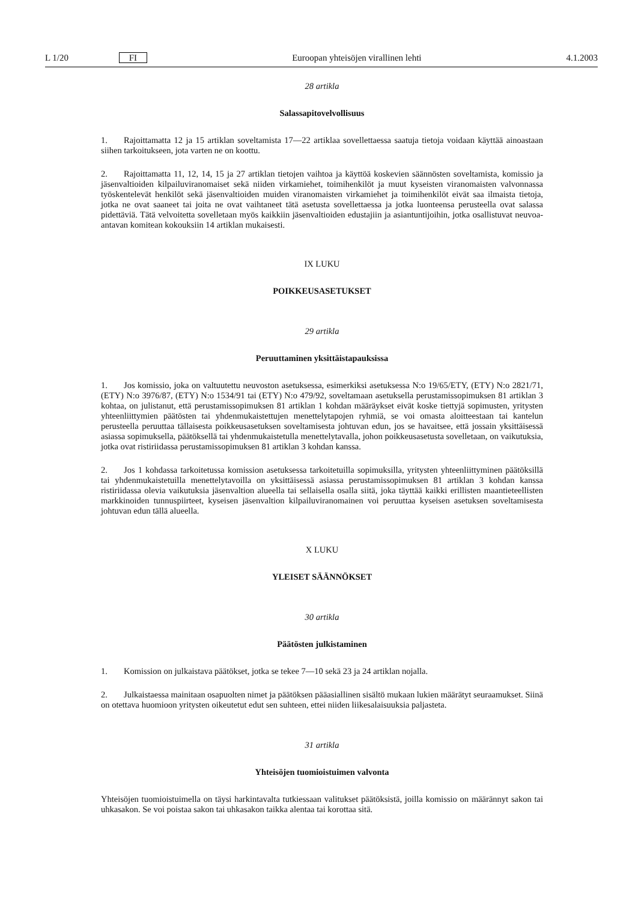L 1/20 FI Euroopan yhteisöjen virallinen lehti 4.1.2003
28 artikla
Salassapitovelvollisuus
1. Rajoittamatta 12 ja 15 artiklan soveltamista 17—22 artiklaa sovellettaessa saatuja tietoja voidaan käyttää ainoastaan siihen tarkoitukseen, jota varten ne on koottu.
2. Rajoittamatta 11, 12, 14, 15 ja 27 artiklan tietojen vaihtoa ja käyttöä koskevien säännösten soveltamista, komissio ja jäsenvaltioiden kilpailuviranomaiset sekä niiden virkamiehet, toimihenkilöt ja muut kyseisten viranomaisten valvonnassa työskentelevät henkilöt sekä jäsenvaltioiden muiden viranomaisten virkamiehet ja toimihenkilöt eivät saa ilmaista tietoja, jotka ne ovat saaneet tai joita ne ovat vaihtaneet tätä asetusta sovellettaessa ja jotka luonteensa perusteella ovat salassa pidettäviä. Tätä velvoitetta sovelletaan myös kaikkiin jäsenvaltioiden edustajiin ja asiantuntijoihin, jotka osallistuvat neuvoa-antavan komitean kokouksiin 14 artiklan mukaisesti.
IX LUKU
POIKKEUSASETUKSET
29 artikla
Peruuttaminen yksittäistapauksissa
1. Jos komissio, joka on valtuutettu neuvoston asetuksessa, esimerkiksi asetuksessa N:o 19/65/ETY, (ETY) N:o 2821/71, (ETY) N:o 3976/87, (ETY) N:o 1534/91 tai (ETY) N:o 479/92, soveltamaan asetuksella perustamissopimuksen 81 artiklan 3 kohtaa, on julistanut, että perustamissopimuksen 81 artiklan 1 kohdan määräykset eivät koske tiettyjä sopimusten, yritysten yhteenliittymien päätösten tai yhdenmukaistettujen menettelytapojen ryhmiä, se voi omasta aloitteestaan tai kantelun perusteella peruuttaa tällaisesta poikkeusasetuksen soveltamisesta johtuvan edun, jos se havaitsee, että jossain yksittäisessä asiassa sopimuksella, päätöksellä tai yhdenmukaistetulla menettelytavalla, johon poikkeusasetusta sovelletaan, on vaikutuksia, jotka ovat ristiriidassa perustamissopimuksen 81 artiklan 3 kohdan kanssa.
2. Jos 1 kohdassa tarkoitetussa komission asetuksessa tarkoitetuilla sopimuksilla, yritysten yhteenliittyminen päätöksillä tai yhdenmukaistetuilla menettelytavoilla on yksittäisessä asiassa perustamissopimuksen 81 artiklan 3 kohdan kanssa ristiriidassa olevia vaikutuksia jäsenvaltion alueella tai sellaisella osalla siitä, joka täyttää kaikki erillisten maantieteellisten markkinoiden tunnuspiirteet, kyseisen jäsenvaltion kilpailuviranomainen voi peruuttaa kyseisen asetuksen soveltamisesta johtuvan edun tällä alueella.
X LUKU
YLEISET SÄÄNNÖKSET
30 artikla
Päätösten julkistaminen
1. Komission on julkaistava päätökset, jotka se tekee 7—10 sekä 23 ja 24 artiklan nojalla.
2. Julkaistaessa mainitaan osapuolten nimet ja päätöksen pääasiallinen sisältö mukaan lukien määrätyt seuraamukset. Siinä on otettava huomioon yritysten oikeutetut edut sen suhteen, ettei niiden liikesalaisuuksia paljasteta.
31 artikla
Yhteisöjen tuomioistuimen valvonta
Yhteisöjen tuomioistuimella on täysi harkintavalta tutkiessaan valitukset päätöksistä, joilla komissio on määrännyt sakon tai uhkasakon. Se voi poistaa sakon tai uhkasakon taikka alentaa tai korottaa sitä.